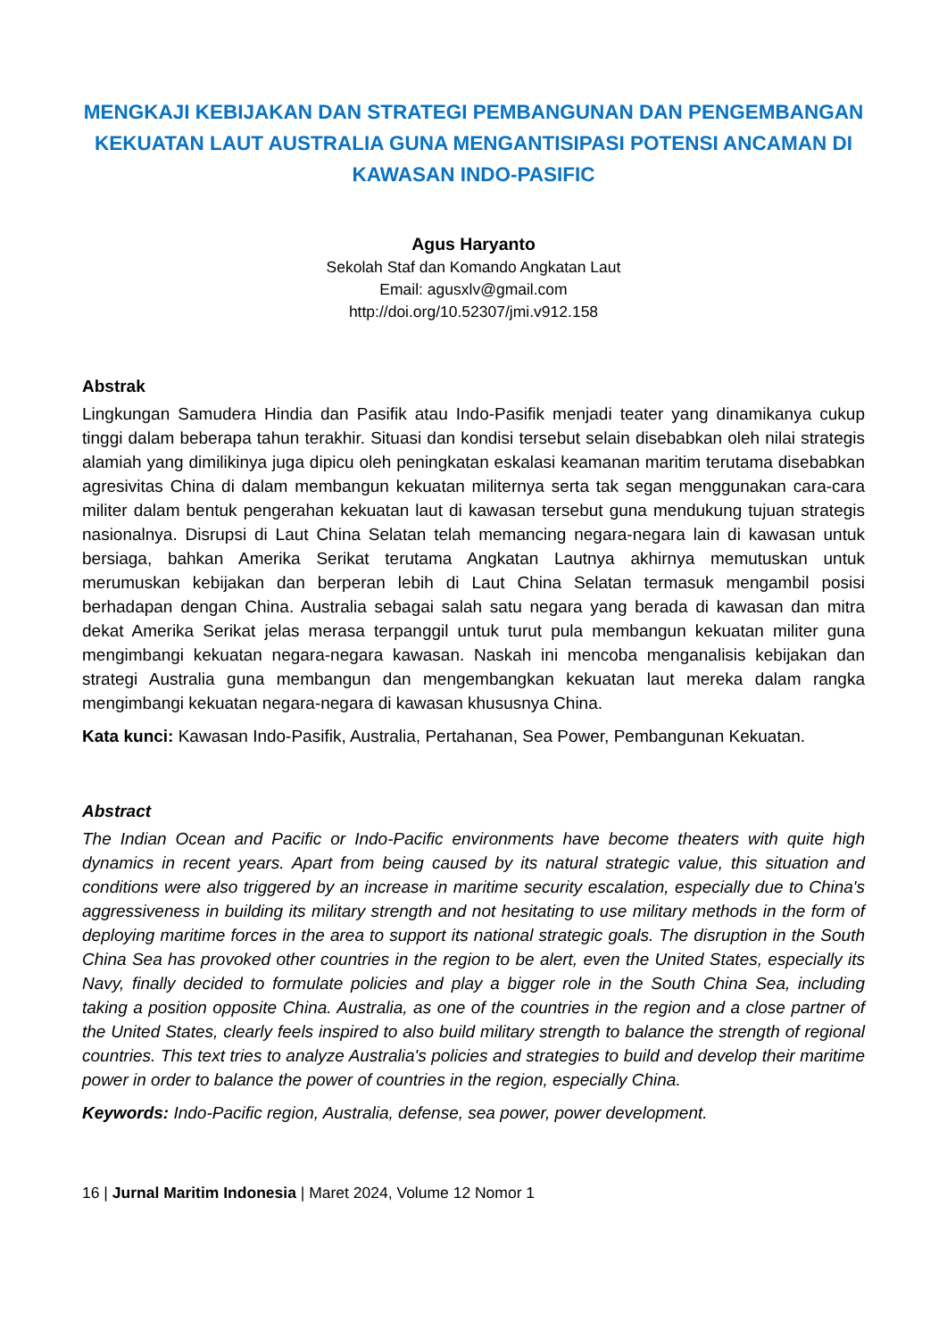MENGKAJI KEBIJAKAN DAN STRATEGI PEMBANGUNAN DAN PENGEMBANGAN KEKUATAN LAUT AUSTRALIA GUNA MENGANTISIPASI POTENSI ANCAMAN DI KAWASAN INDO-PASIFIC
Agus Haryanto
Sekolah Staf dan Komando Angkatan Laut
Email: agusxlv@gmail.com
http://doi.org/10.52307/jmi.v912.158
Abstrak
Lingkungan Samudera Hindia dan Pasifik atau Indo-Pasifik menjadi teater yang dinamikanya cukup tinggi dalam beberapa tahun terakhir. Situasi dan kondisi tersebut selain disebabkan oleh nilai strategis alamiah yang dimilikinya juga dipicu oleh peningkatan eskalasi keamanan maritim terutama disebabkan agresivitas China di dalam membangun kekuatan militernya serta tak segan menggunakan cara-cara militer dalam bentuk pengerahan kekuatan laut di kawasan tersebut guna mendukung tujuan strategis nasionalnya. Disrupsi di Laut China Selatan telah memancing negara-negara lain di kawasan untuk bersiaga, bahkan Amerika Serikat terutama Angkatan Lautnya akhirnya memutuskan untuk merumuskan kebijakan dan berperan lebih di Laut China Selatan termasuk mengambil posisi berhadapan dengan China. Australia sebagai salah satu negara yang berada di kawasan dan mitra dekat Amerika Serikat jelas merasa terpanggil untuk turut pula membangun kekuatan militer guna mengimbangi kekuatan negara-negara kawasan. Naskah ini mencoba menganalisis kebijakan dan strategi Australia guna membangun dan mengembangkan kekuatan laut mereka dalam rangka mengimbangi kekuatan negara-negara di kawasan khususnya China.
Kata kunci: Kawasan Indo-Pasifik, Australia, Pertahanan, Sea Power, Pembangunan Kekuatan.
Abstract
The Indian Ocean and Pacific or Indo-Pacific environments have become theaters with quite high dynamics in recent years. Apart from being caused by its natural strategic value, this situation and conditions were also triggered by an increase in maritime security escalation, especially due to China's aggressiveness in building its military strength and not hesitating to use military methods in the form of deploying maritime forces in the area to support its national strategic goals. The disruption in the South China Sea has provoked other countries in the region to be alert, even the United States, especially its Navy, finally decided to formulate policies and play a bigger role in the South China Sea, including taking a position opposite China. Australia, as one of the countries in the region and a close partner of the United States, clearly feels inspired to also build military strength to balance the strength of regional countries. This text tries to analyze Australia's policies and strategies to build and develop their maritime power in order to balance the power of countries in the region, especially China.
Keywords: Indo-Pacific region, Australia, defense, sea power, power development.
16 | Jurnal Maritim Indonesia | Maret 2024, Volume 12 Nomor 1